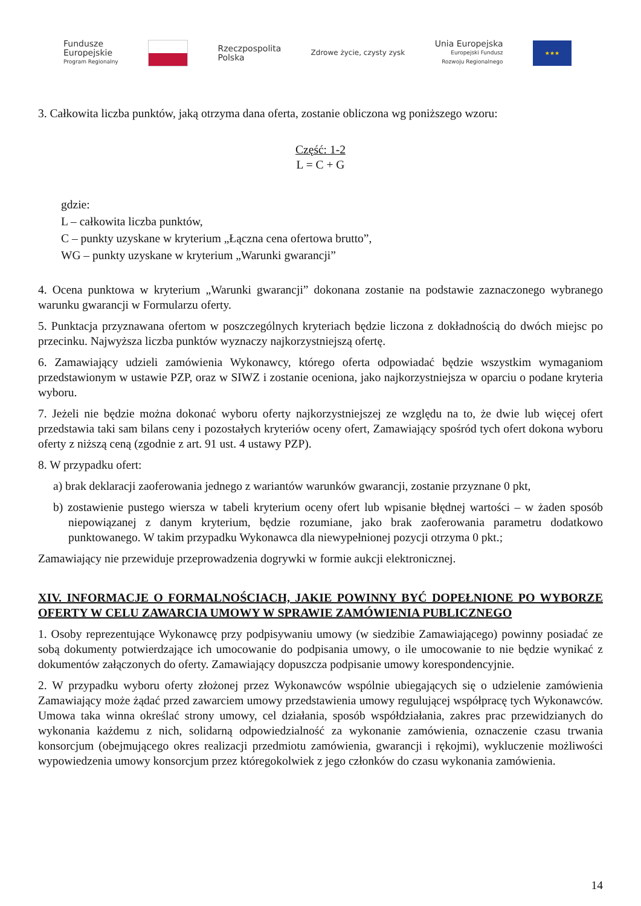Fundusze
Europejskie
Program Regionalny
Rzeczpospolita
Polska
Zdrowe życie, czysty zysk
Unia Europejska
Europejski Fundusz
Rozwoju Regionalnego
★★★
3. Całkowita liczba punktów, jaką otrzyma dana oferta, zostanie obliczona wg poniższego wzoru:
Część: 1-2
L = C + G
gdzie:
L – całkowita liczba punktów,
C – punkty uzyskane w kryterium „Łączna cena ofertowa brutto”,
WG – punkty uzyskane w kryterium „Warunki gwarancji”
4. Ocena punktowa w kryterium „Warunki gwarancji” dokonana zostanie na podstawie zaznaczonego wybranego warunku gwarancji w Formularzu oferty.
5. Punktacja przyznawana ofertom w poszczególnych kryteriach będzie liczona z dokładnością do dwóch miejsc po przecinku. Najwyższa liczba punktów wyznaczy najkorzystniejszą ofertę.
6. Zamawiający udzieli zamówienia Wykonawcy, którego oferta odpowiadać będzie wszystkim wymaganiom przedstawionym w ustawie PZP, oraz w SIWZ i zostanie oceniona, jako najkorzystniejsza w oparciu o podane kryteria wyboru.
7. Jeżeli nie będzie można dokonać wyboru oferty najkorzystniejszej ze względu na to, że dwie lub więcej ofert przedstawia taki sam bilans ceny i pozostałych kryteriów oceny ofert, Zamawiający spośród tych ofert dokona wyboru oferty z niższą ceną (zgodnie z art. 91 ust. 4 ustawy PZP).
8. W przypadku ofert:
a) brak deklaracji zaoferowania jednego z wariantów warunków gwarancji, zostanie przyznane 0 pkt,
b) zostawienie pustego wiersza w tabeli kryterium oceny ofert lub wpisanie błędnej wartości – w żaden sposób niepowiązanej z danym kryterium, będzie rozumiane, jako brak zaoferowania parametru dodatkowo punktowanego. W takim przypadku Wykonawca dla niewypełnionej pozycji otrzyma 0 pkt.;
Zamawiający nie przewiduje przeprowadzenia dogrywki w formie aukcji elektronicznej.
XIV. INFORMACJE O FORMALNOŚCIACH, JAKIE POWINNY BYĆ DOPEŁNIONE PO WYBORZE OFERTY W CELU ZAWARCIA UMOWY W SPRAWIE ZAMÓWIENIA PUBLICZNEGO
1. Osoby reprezentujące Wykonawcę przy podpisywaniu umowy (w siedzibie Zamawiającego) powinny posiadać ze sobą dokumenty potwierdzające ich umocowanie do podpisania umowy, o ile umocowanie to nie będzie wynikać z dokumentów załączonych do oferty. Zamawiający dopuszcza podpisanie umowy korespondencyjnie.
2. W przypadku wyboru oferty złożonej przez Wykonawców wspólnie ubiegających się o udzielenie zamówienia Zamawiający może żądać przed zawarciem umowy przedstawienia umowy regulującej współpracę tych Wykonawców. Umowa taka winna określać strony umowy, cel działania, sposób współdziałania, zakres prac przewidzianych do wykonania każdemu z nich, solidarną odpowiedzialność za wykonanie zamówienia, oznaczenie czasu trwania konsorcjum (obejmującego okres realizacji przedmiotu zamówienia, gwarancji i rękojmi), wykluczenie możliwości wypowiedzenia umowy konsorcjum przez któregokolwiek z jego członków do czasu wykonania zamówienia.
14